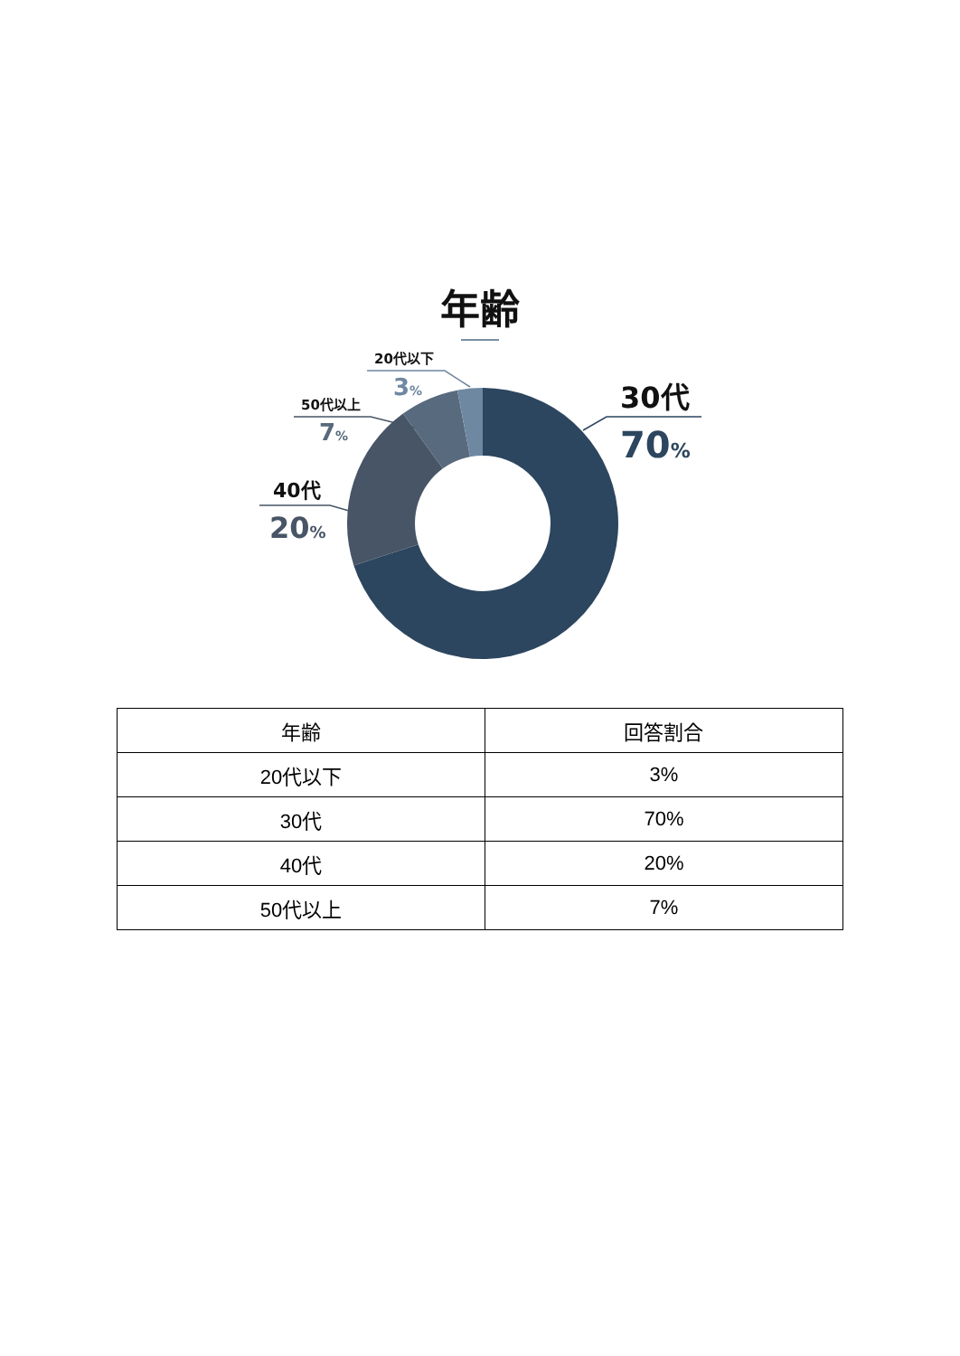年齢
20代以下
3%
30代
70%
50代以上
7%
40代
20%
| 年齢 | 回答割合 |
| --- | --- |
| 20代以下 | 3% |
| 30代 | 70% |
| 40代 | 20% |
| 50代以上 | 7% |